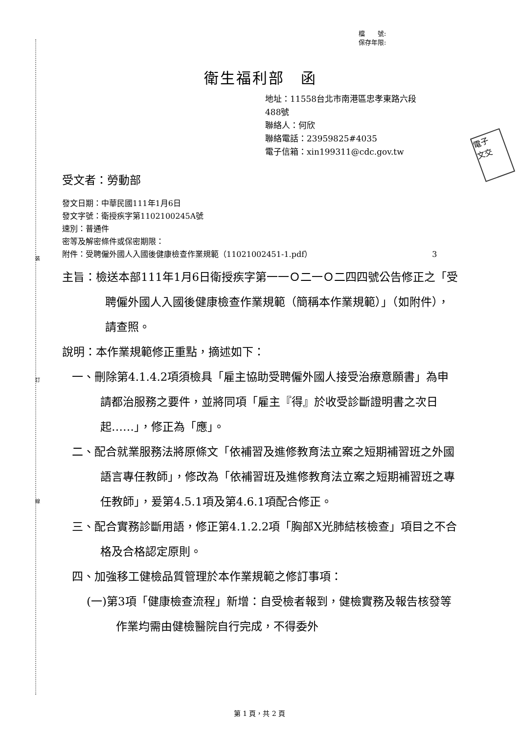裝
訂
線
檔　　號:
保存年限:
電子
文交
衛生福利部　函
地址：11558台北市南港區忠孝東路六段
488號
聯絡人：何欣
聯絡電話：23959825#4035
電子信箱：xin199311@cdc.gov.tw
受文者：勞動部
發文日期：中華民國111年1月6日
發文字號：衛授疾字第1102100245A號
速別：普通件
密等及解密條件或保密期限：
附件：受聘僱外國人入國後健康檢查作業規範（11021002451-1.pdf） 3
主旨：檢送本部111年1月6日衛授疾字第一一Ｏ二一Ｏ二四四號公告修正之「受聘僱外國人入國後健康檢查作業規範（簡稱本作業規範）」（如附件），請查照。
說明：本作業規範修正重點，摘述如下：
一、刪除第4.1.4.2項須檢具「雇主協助受聘僱外國人接受治療意願書」為申請都治服務之要件，並將同項「雇主『得』於收受診斷證明書之次日起……」，修正為「應」。
二、配合就業服務法將原條文「依補習及進修教育法立案之短期補習班之外國語言專任教師」，修改為「依補習班及進修教育法立案之短期補習班之專任教師」，爰第4.5.1項及第4.6.1項配合修正。
三、配合實務診斷用語，修正第4.1.2.2項「胸部X光肺結核檢查」項目之不合格及合格認定原則。
四、加強移工健檢品質管理於本作業規範之修訂事項：
(一)第3項「健康檢查流程」新增：自受檢者報到，健檢實務及報告核發等作業均需由健檢醫院自行完成，不得委外
第 1 頁，共 2 頁